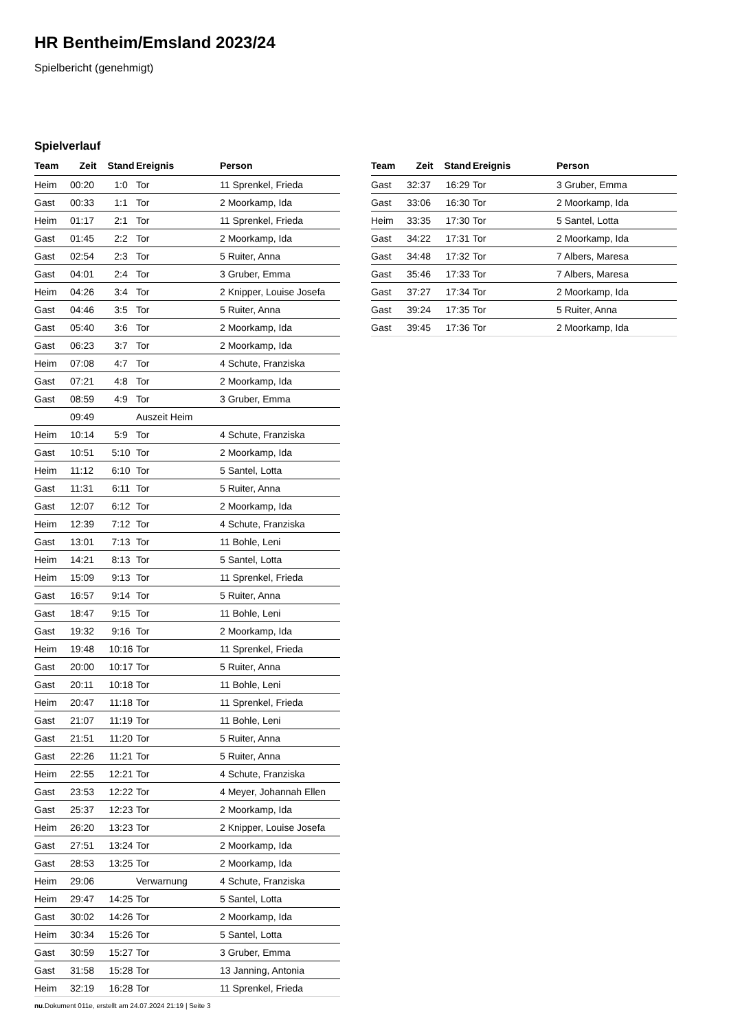HR Bentheim/Emsland 2023/24
Spielbericht (genehmigt)
Spielverlauf
| Team | Zeit | Stand | Ereignis | Person |
| --- | --- | --- | --- | --- |
| Heim | 00:20 | 1:0 | Tor | 11 Sprenkel, Frieda |
| Gast | 00:33 | 1:1 | Tor | 2 Moorkamp, Ida |
| Heim | 01:17 | 2:1 | Tor | 11 Sprenkel, Frieda |
| Gast | 01:45 | 2:2 | Tor | 2 Moorkamp, Ida |
| Gast | 02:54 | 2:3 | Tor | 5 Ruiter, Anna |
| Gast | 04:01 | 2:4 | Tor | 3 Gruber, Emma |
| Heim | 04:26 | 3:4 | Tor | 2 Knipper, Louise Josefa |
| Gast | 04:46 | 3:5 | Tor | 5 Ruiter, Anna |
| Gast | 05:40 | 3:6 | Tor | 2 Moorkamp, Ida |
| Gast | 06:23 | 3:7 | Tor | 2 Moorkamp, Ida |
| Heim | 07:08 | 4:7 | Tor | 4 Schute, Franziska |
| Gast | 07:21 | 4:8 | Tor | 2 Moorkamp, Ida |
| Gast | 08:59 | 4:9 | Tor | 3 Gruber, Emma |
| | 09:49 | | Auszeit Heim | |
| Heim | 10:14 | 5:9 | Tor | 4 Schute, Franziska |
| Gast | 10:51 | 5:10 | Tor | 2 Moorkamp, Ida |
| Heim | 11:12 | 6:10 | Tor | 5 Santel, Lotta |
| Gast | 11:31 | 6:11 | Tor | 5 Ruiter, Anna |
| Gast | 12:07 | 6:12 | Tor | 2 Moorkamp, Ida |
| Heim | 12:39 | 7:12 | Tor | 4 Schute, Franziska |
| Gast | 13:01 | 7:13 | Tor | 11 Bohle, Leni |
| Heim | 14:21 | 8:13 | Tor | 5 Santel, Lotta |
| Heim | 15:09 | 9:13 | Tor | 11 Sprenkel, Frieda |
| Gast | 16:57 | 9:14 | Tor | 5 Ruiter, Anna |
| Gast | 18:47 | 9:15 | Tor | 11 Bohle, Leni |
| Gast | 19:32 | 9:16 | Tor | 2 Moorkamp, Ida |
| Heim | 19:48 | 10:16 | Tor | 11 Sprenkel, Frieda |
| Gast | 20:00 | 10:17 | Tor | 5 Ruiter, Anna |
| Gast | 20:11 | 10:18 | Tor | 11 Bohle, Leni |
| Heim | 20:47 | 11:18 | Tor | 11 Sprenkel, Frieda |
| Gast | 21:07 | 11:19 | Tor | 11 Bohle, Leni |
| Gast | 21:51 | 11:20 | Tor | 5 Ruiter, Anna |
| Gast | 22:26 | 11:21 | Tor | 5 Ruiter, Anna |
| Heim | 22:55 | 12:21 | Tor | 4 Schute, Franziska |
| Gast | 23:53 | 12:22 | Tor | 4 Meyer, Johannah Ellen |
| Gast | 25:37 | 12:23 | Tor | 2 Moorkamp, Ida |
| Heim | 26:20 | 13:23 | Tor | 2 Knipper, Louise Josefa |
| Gast | 27:51 | 13:24 | Tor | 2 Moorkamp, Ida |
| Gast | 28:53 | 13:25 | Tor | 2 Moorkamp, Ida |
| Heim | 29:06 | | Verwarnung | 4 Schute, Franziska |
| Heim | 29:47 | 14:25 | Tor | 5 Santel, Lotta |
| Gast | 30:02 | 14:26 | Tor | 2 Moorkamp, Ida |
| Heim | 30:34 | 15:26 | Tor | 5 Santel, Lotta |
| Gast | 30:59 | 15:27 | Tor | 3 Gruber, Emma |
| Gast | 31:58 | 15:28 | Tor | 13 Janning, Antonia |
| Heim | 32:19 | 16:28 | Tor | 11 Sprenkel, Frieda |
| Team | Zeit | Stand | Ereignis | Person |
| --- | --- | --- | --- | --- |
| Gast | 32:37 | 16:29 | Tor | 3 Gruber, Emma |
| Gast | 33:06 | 16:30 | Tor | 2 Moorkamp, Ida |
| Heim | 33:35 | 17:30 | Tor | 5 Santel, Lotta |
| Gast | 34:22 | 17:31 | Tor | 2 Moorkamp, Ida |
| Gast | 34:48 | 17:32 | Tor | 7 Albers, Maresa |
| Gast | 35:46 | 17:33 | Tor | 7 Albers, Maresa |
| Gast | 37:27 | 17:34 | Tor | 2 Moorkamp, Ida |
| Gast | 39:24 | 17:35 | Tor | 5 Ruiter, Anna |
| Gast | 39:45 | 17:36 | Tor | 2 Moorkamp, Ida |
nu.Dokument 011e, erstellt am 24.07.2024 21:19 | Seite 3